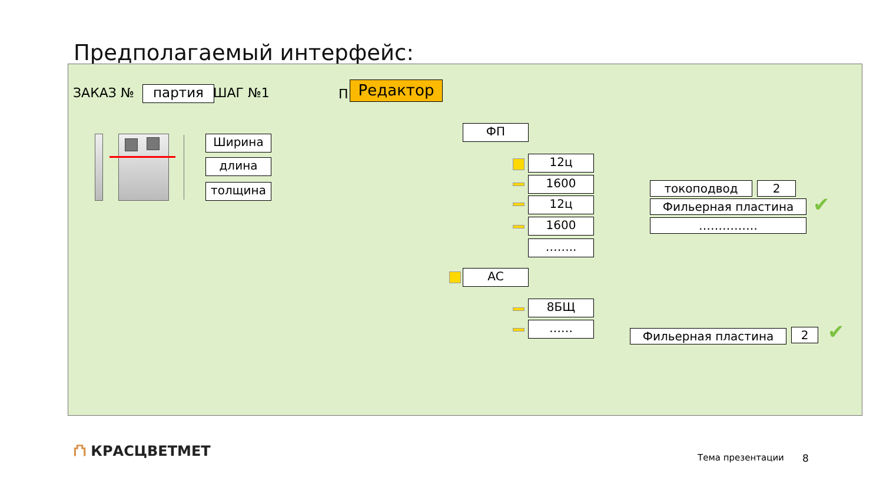Предполагаемый интерфейс:
ЗАКАЗ № партия ШАГ №1 П Редактор
Ширина
длина
толщина
ФП
12ц
1600
12ц
1600
……..
токоподвод 2
Фильерная пластина
……………
✔
АС
8БЩ
……
Фильерная пластина 2 ✔
⛫ КРАСЦВЕТМЕТ
Тема презентации 8